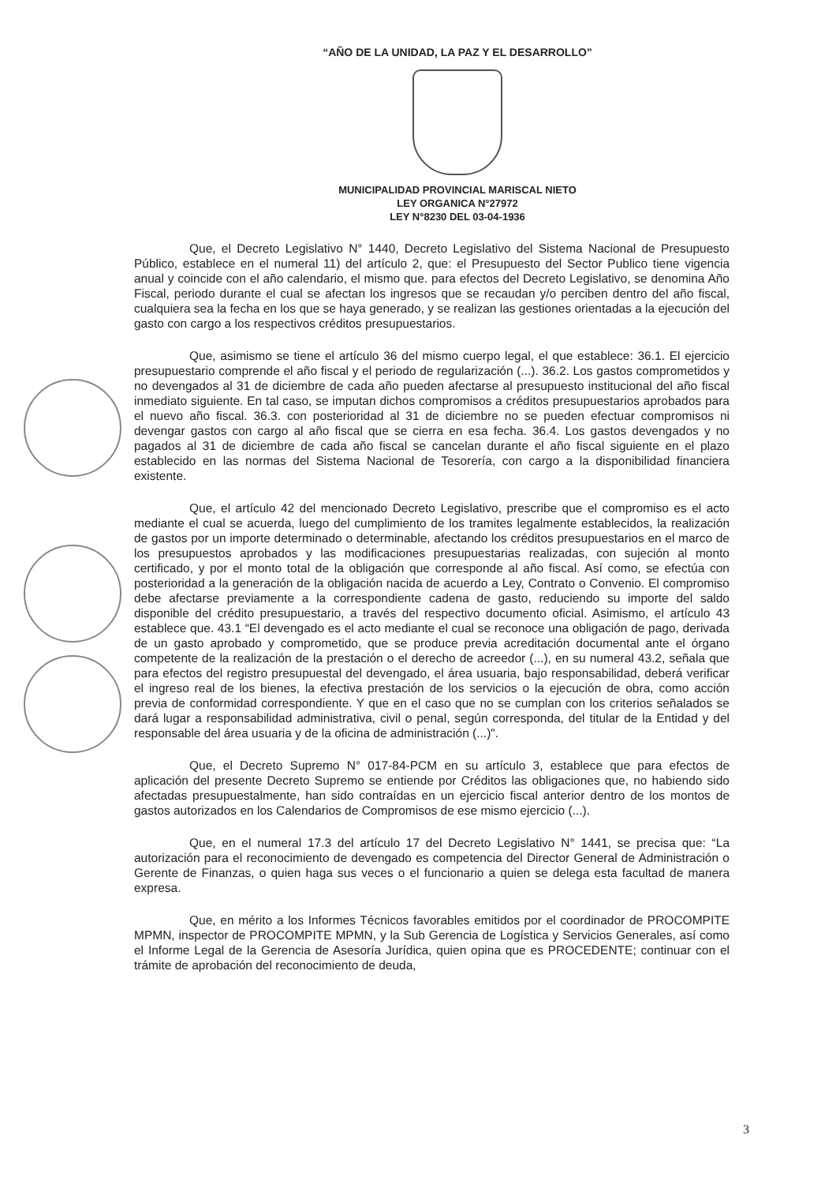“AÑO DE LA UNIDAD, LA PAZ Y EL DESARROLLO”
MUNICIPALIDAD PROVINCIAL MARISCAL NIETO
LEY ORGANICA N°27972
LEY N°8230 DEL 03-04-1936
Que, el Decreto Legislativo N° 1440, Decreto Legislativo del Sistema Nacional de Presupuesto Público, establece en el numeral 11) del artículo 2, que: el Presupuesto del Sector Publico tiene vigencia anual y coincide con el año calendario, el mismo que. para efectos del Decreto Legislativo, se denomina Año Fiscal, periodo durante el cual se afectan los ingresos que se recaudan y/o perciben dentro del año fiscal, cualquiera sea la fecha en los que se haya generado, y se realizan las gestiones orientadas a la ejecución del gasto con cargo a los respectivos créditos presupuestarios.
Que, asimismo se tiene el artículo 36 del mismo cuerpo legal, el que establece: 36.1. El ejercicio presupuestario comprende el año fiscal y el periodo de regularización (...). 36.2. Los gastos comprometidos y no devengados al 31 de diciembre de cada año pueden afectarse al presupuesto institucional del año fiscal inmediato siguiente. En tal caso, se imputan dichos compromisos a créditos presupuestarios aprobados para el nuevo año fiscal. 36.3. con posterioridad al 31 de diciembre no se pueden efectuar compromisos ni devengar gastos con cargo al año fiscal que se cierra en esa fecha. 36.4. Los gastos devengados y no pagados al 31 de diciembre de cada año fiscal se cancelan durante el año fiscal siguiente en el plazo establecido en las normas del Sistema Nacional de Tesorería, con cargo a la disponibilidad financiera existente.
Que, el artículo 42 del mencionado Decreto Legislativo, prescribe que el compromiso es el acto mediante el cual se acuerda, luego del cumplimiento de los tramites legalmente establecidos, la realización de gastos por un importe determinado o determinable, afectando los créditos presupuestarios en el marco de los presupuestos aprobados y las modificaciones presupuestarias realizadas, con sujeción al monto certificado, y por el monto total de la obligación que corresponde al año fiscal. Así como, se efectúa con posterioridad a la generación de la obligación nacida de acuerdo a Ley, Contrato o Convenio. El compromiso debe afectarse previamente a la correspondiente cadena de gasto, reduciendo su importe del saldo disponible del crédito presupuestario, a través del respectivo documento oficial. Asimismo, el artículo 43 establece que. 43.1 “El devengado es el acto mediante el cual se reconoce una obligación de pago, derivada de un gasto aprobado y comprometido, que se produce previa acreditación documental ante el órgano competente de la realización de la prestación o el derecho de acreedor (...), en su numeral 43.2, señala que para efectos del registro presupuestal del devengado, el área usuaria, bajo responsabilidad, deberá verificar el ingreso real de los bienes, la efectiva prestación de los servicios o la ejecución de obra, como acción previa de conformidad correspondiente. Y que en el caso que no se cumplan con los criterios señalados se dará lugar a responsabilidad administrativa, civil o penal, según corresponda, del titular de la Entidad y del responsable del área usuaria y de la oficina de administración (...)".
Que, el Decreto Supremo N° 017-84-PCM en su artículo 3, establece que para efectos de aplicación del presente Decreto Supremo se entiende por Créditos las obligaciones que, no habiendo sido afectadas presupuestalmente, han sido contraídas en un ejercicio fiscal anterior dentro de los montos de gastos autorizados en los Calendarios de Compromisos de ese mismo ejercicio (...).
Que, en el numeral 17.3 del artículo 17 del Decreto Legislativo N° 1441, se precisa que: “La autorización para el reconocimiento de devengado es competencia del Director General de Administración o Gerente de Finanzas, o quien haga sus veces o el funcionario a quien se delega esta facultad de manera expresa.
Que, en mérito a los Informes Técnicos favorables emitidos por el coordinador de PROCOMPITE MPMN, inspector de PROCOMPITE MPMN, y la Sub Gerencia de Logística y Servicios Generales, así como el Informe Legal de la Gerencia de Asesoría Jurídica, quien opina que es PROCEDENTE; continuar con el trámite de aprobación del reconocimiento de deuda,
3